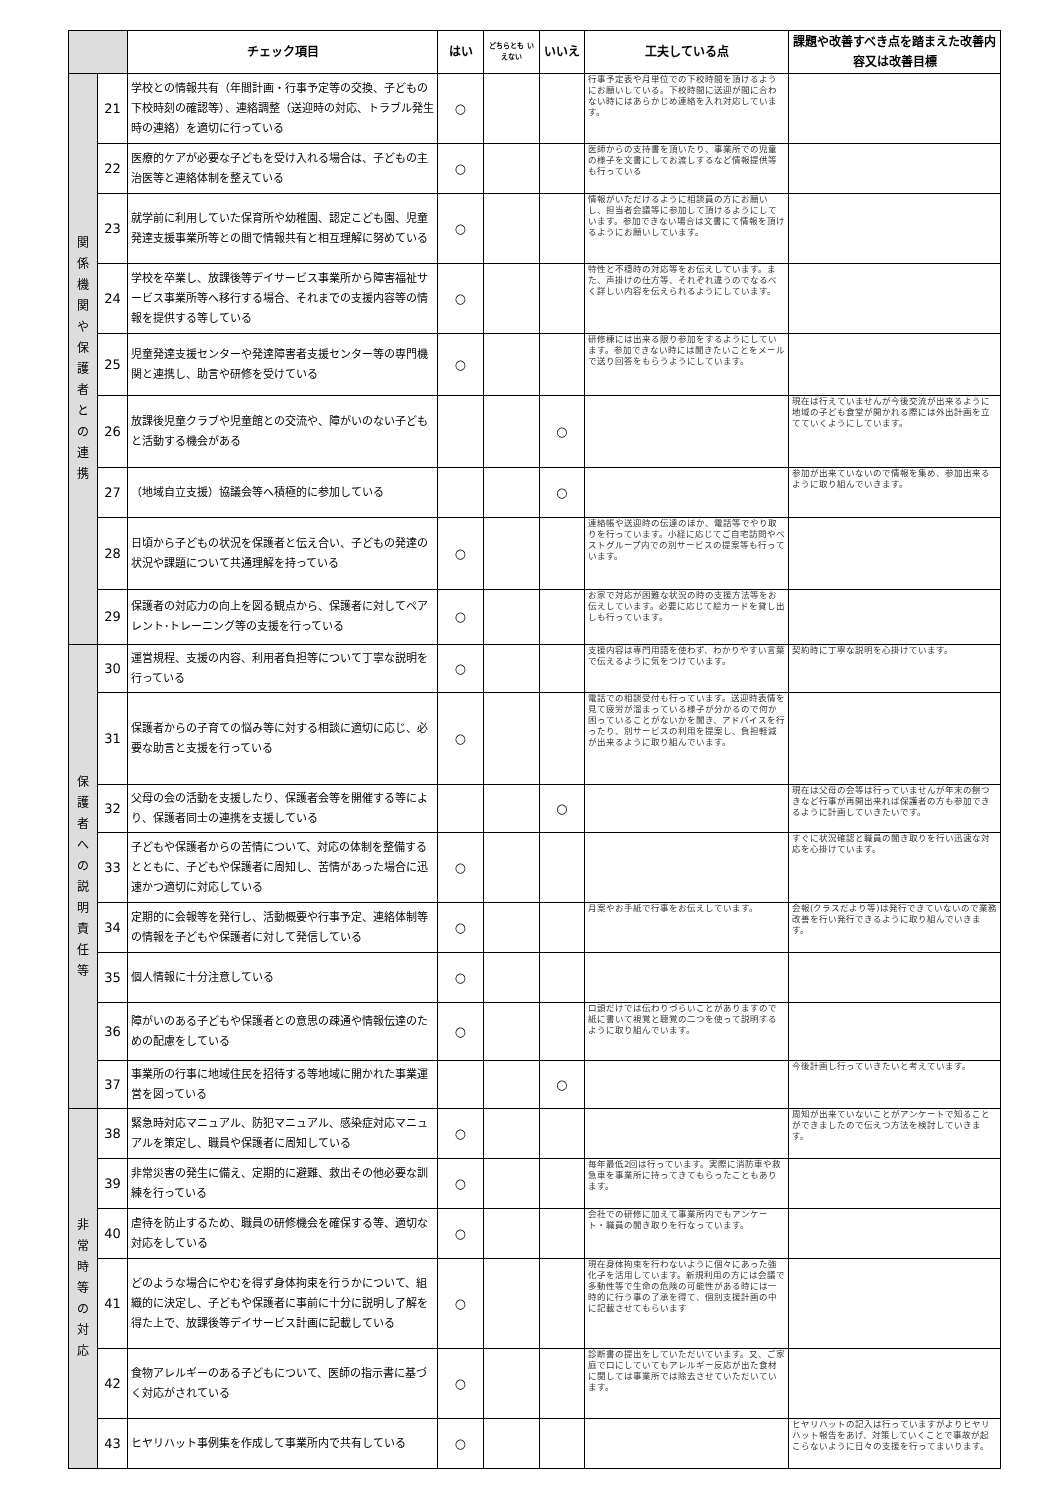| | | チェック項目 | はい | どちらとも いえない | いいえ | 工夫している点 | 課題や改善すべき点を踏まえた改善内容又は改善目標 |
| --- | --- | --- | --- | --- | --- | --- | --- |
| 関 係 機 関 や 保 護 者 と の 連 携 | 21 | 学校との情報共有（年間計画・行事予定等の交換、子どもの下校時刻の確認等）、連絡調整（送迎時の対応、トラブル発生時の連絡）を適切に行っている | ○ | | | 行事予定表や月単位での下校時間を頂けるようにお願いしている。下校時間に送迎が間に合わない時にはあらかじめ連絡を入れ対応しています。 | |
| | 22 | 医療的ケアが必要な子どもを受け入れる場合は、子どもの主治医等と連絡体制を整えている | ○ | | | 医師からの支持書を頂いたり、事業所での児童の様子を文書にしてお渡しするなど情報提供等も行っている | |
| | 23 | 就学前に利用していた保育所や幼稚園、認定こども園、児童発達支援事業所等との間で情報共有と相互理解に努めている | ○ | | | 情報がいただけるように相談員の方にお願いし、担当者会議等に参加して頂けるようにしています。参加できない場合は文書にて情報を頂けるようにお願いしています。 | |
| | 24 | 学校を卒業し、放課後等デイサービス事業所から障害福祉サービス事業所等へ移行する場合、それまでの支援内容等の情報を提供する等している | ○ | | | 特性と不穏時の対応等をお伝えしています。また、声掛けの仕方等、それぞれ違うのでなるべく詳しい内容を伝えられるようにしています。 | |
| | 25 | 児童発達支援センターや発達障害者支援センター等の専門機関と連携し、助言や研修を受けている | ○ | | | 研修棟には出来る限り参加をするようにしています。参加できない時には聞きたいことをメールで送り回答をもらうようにしています。 | |
| | 26 | 放課後児童クラブや児童館との交流や、障がいのない子どもと活動する機会がある | | | ○ | | 現在は行えていませんが今後交流が出来るように地域の子ども食堂が開かれる際には外出計画を立てていくようにしています。 |
| | 27 | （地域自立支援）協議会等へ積極的に参加している | | | ○ | | 参加が出来ていないので情報を集め、参加出来るように取り組んでいきます。 |
| | 28 | 日頃から子どもの状況を保護者と伝え合い、子どもの発達の状況や課題について共通理解を持っている | ○ | | | 連絡帳や送迎時の伝達のほか、電話等でやり取りを行っています。小経に応じてご自宅訪問やベストグループ内での別サービスの提案等も行っています。 | |
| | 29 | 保護者の対応力の向上を図る観点から、保護者に対してペアレント･トレーニング等の支援を行っている | ○ | | | お家で対応が困難な状況の時の支援方法等をお伝えしています。必要に応じて絵カードを貸し出しも行っています。 | |
| 保 護 者 へ の 説 明 責 任 等 | 30 | 運営規程、支援の内容、利用者負担等について丁寧な説明を行っている | ○ | | | 支援内容は専門用語を使わず、わかりやすい言葉で伝えるように気をつけています。 | 契約時に丁寧な説明を心掛けています。 |
| | 31 | 保護者からの子育ての悩み等に対する相談に適切に応じ、必要な助言と支援を行っている | ○ | | | 電話での相談受付も行っています。送迎時表情を見て疲労が溜まっている様子が分かるので何か困っていることがないかを聞き、アドバイスを行ったり、別サービスの利用を提案し、負担軽減が出来るように取り組んでいます。 | |
| | 32 | 父母の会の活動を支援したり、保護者会等を開催する等により、保護者同士の連携を支援している | | | ○ | | 現在は父母の会等は行っていませんが年末の餅つきなど行事が再開出来れば保護者の方も参加できるように計画していきたいです。 |
| | 33 | 子どもや保護者からの苦情について、対応の体制を整備するとともに、子どもや保護者に周知し、苦情があった場合に迅速かつ適切に対応している | ○ | | | | すぐに状況確認と職員の聞き取りを行い迅速な対応を心掛けています。 |
| | 34 | 定期的に会報等を発行し、活動概要や行事予定、連絡体制等の情報を子どもや保護者に対して発信している | ○ | | | 月案やお手紙で行事をお伝えしています。 | 会報(クラスだより等)は発行できていないので業務改善を行い発行できるように取り組んでいきます。 |
| | 35 | 個人情報に十分注意している | ○ | | | | |
| | 36 | 障がいのある子どもや保護者との意思の疎通や情報伝達のための配慮をしている | ○ | | | 口頭だけでは伝わりづらいことがありますので紙に書いて視覚と聴覚の二つを使って説明するように取り組んでいます。 | |
| | 37 | 事業所の行事に地域住民を招待する等地域に開かれた事業運営を図っている | | | ○ | | 今後計画し行っていきたいと考えています。 |
| 非 常 時 等 の 対 応 | 38 | 緊急時対応マニュアル、防犯マニュアル、感染症対応マニュアルを策定し、職員や保護者に周知している | ○ | | | | 周知が出来ていないことがアンケートで知ることができましたので伝えつ方法を検討していきます。 |
| | 39 | 非常災害の発生に備え、定期的に避難、救出その他必要な訓練を行っている | ○ | | | 毎年最低2回は行っています。実際に消防車や救急車を事業所に持ってきてもらったこともあります。 | |
| | 40 | 虐待を防止するため、職員の研修機会を確保する等、適切な対応をしている | ○ | | | 会社での研修に加えて事業所内でもアンケート・職員の聞き取りを行なっています。 | |
| | 41 | どのような場合にやむを得ず身体拘束を行うかについて、組織的に決定し、子どもや保護者に事前に十分に説明し了解を得た上で、放課後等デイサービス計画に記載している | ○ | | | 現在身体拘束を行わないように個々にあった強化子を活用しています。新規利用の方には会議で多動性等で生命の危険の可能性がある時には一時的に行う事の了承を得て、個別支援計画の中に記載させてもらいます | |
| | 42 | 食物アレルギーのある子どもについて、医師の指示書に基づく対応がされている | ○ | | | 診断書の提出をしていただいています。又、ご家庭で口にしていてもアレルギー反応が出た食材に関しては事業所では除去させていただいています。 | |
| | 43 | ヒヤリハット事例集を作成して事業所内で共有している | ○ | | | | ヒヤリハットの記入は行っていますがよりヒヤリハット報告をあげ、対策していくことで事故が起こらないように日々の支援を行ってまいります。 |